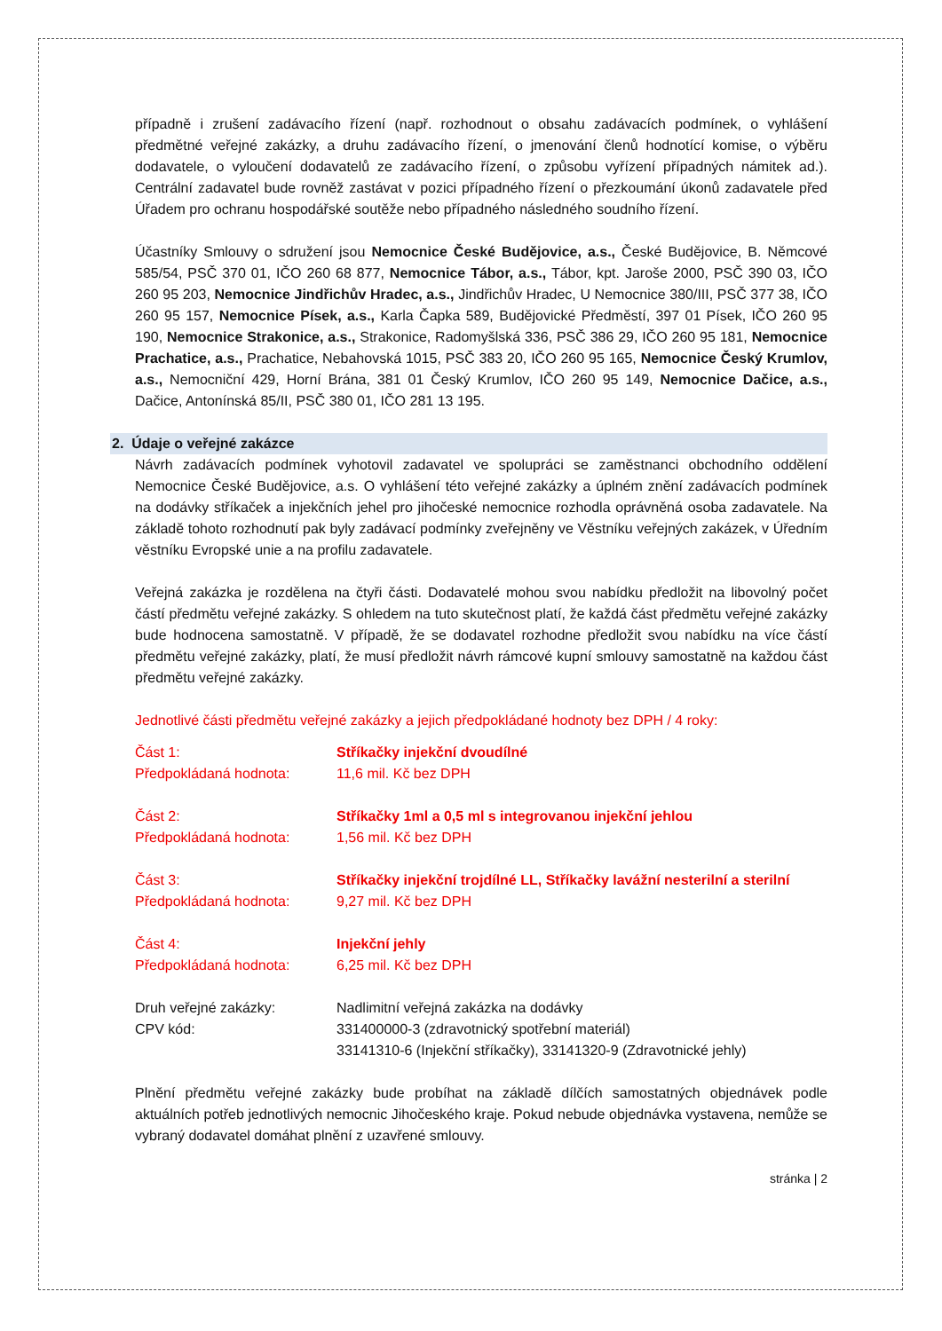případně i zrušení zadávacího řízení (např. rozhodnout o obsahu zadávacích podmínek, o vyhlášení předmětné veřejné zakázky, a druhu zadávacího řízení, o jmenování členů hodnotící komise, o výběru dodavatele, o vyloučení dodavatelů ze zadávacího řízení, o způsobu vyřízení případných námitek ad.). Centrální zadavatel bude rovněž zastávat v pozici případného řízení o přezkoumání úkonů zadavatele před Úřadem pro ochranu hospodářské soutěže nebo případného následného soudního řízení.
Účastníky Smlouvy o sdružení jsou Nemocnice České Budějovice, a.s., České Budějovice, B. Němcové 585/54, PSČ 370 01, IČO 260 68 877, Nemocnice Tábor, a.s., Tábor, kpt. Jaroše 2000, PSČ 390 03, IČO 260 95 203, Nemocnice Jindřichův Hradec, a.s., Jindřichův Hradec, U Nemocnice 380/III, PSČ 377 38, IČO 260 95 157, Nemocnice Písek, a.s., Karla Čapka 589, Budějovické Předměstí, 397 01 Písek, IČO 260 95 190, Nemocnice Strakonice, a.s., Strakonice, Radomyšlská 336, PSČ 386 29, IČO 260 95 181, Nemocnice Prachatice, a.s., Prachatice, Nebahovská 1015, PSČ 383 20, IČO 260 95 165, Nemocnice Český Krumlov, a.s., Nemocniční 429, Horní Brána, 381 01 Český Krumlov, IČO 260 95 149, Nemocnice Dačice, a.s., Dačice, Antonínská 85/II, PSČ 380 01, IČO 281 13 195.
2. Údaje o veřejné zakázce
Návrh zadávacích podmínek vyhotovil zadavatel ve spolupráci se zaměstnanci obchodního oddělení Nemocnice České Budějovice, a.s. O vyhlášení této veřejné zakázky a úplném znění zadávacích podmínek na dodávky stříkaček a injekčních jehel pro jihočeské nemocnice rozhodla oprávněná osoba zadavatele. Na základě tohoto rozhodnutí pak byly zadávací podmínky zveřejněny ve Věstníku veřejných zakázek, v Úředním věstníku Evropské unie a na profilu zadavatele.
Veřejná zakázka je rozdělena na čtyři části. Dodavatelé mohou svou nabídku předložit na libovolný počet částí předmětu veřejné zakázky. S ohledem na tuto skutečnost platí, že každá část předmětu veřejné zakázky bude hodnocena samostatně. V případě, že se dodavatel rozhodne předložit svou nabídku na více částí předmětu veřejné zakázky, platí, že musí předložit návrh rámcové kupní smlouvy samostatně na každou část předmětu veřejné zakázky.
Jednotlivé části předmětu veřejné zakázky a jejich předpokládané hodnoty bez DPH / 4 roky:
Část 1: Stříkačky injekční dvoudílné
Předpokládaná hodnota: 11,6 mil. Kč bez DPH
Část 2: Stříkačky 1ml a 0,5 ml s integrovanou injekční jehlou
Předpokládaná hodnota: 1,56 mil. Kč bez DPH
Část 3: Stříkačky injekční trojdílné LL, Stříkačky lavážní nesterilní a sterilní
Předpokládaná hodnota: 9,27 mil. Kč bez DPH
Část 4: Injekční jehly
Předpokládaná hodnota: 6,25 mil. Kč bez DPH
Druh veřejné zakázky: Nadlimitní veřejná zakázka na dodávky
CPV kód: 331400000-3 (zdravotnický spotřební materiál)
33141310-6 (Injekční stříkačky), 33141320-9 (Zdravotnické jehly)
Plnění předmětu veřejné zakázky bude probíhat na základě dílčích samostatných objednávek podle aktuálních potřeb jednotlivých nemocnic Jihočeského kraje. Pokud nebude objednávka vystavena, nemůže se vybraný dodavatel domáhat plnění z uzavřené smlouvy.
stránka | 2